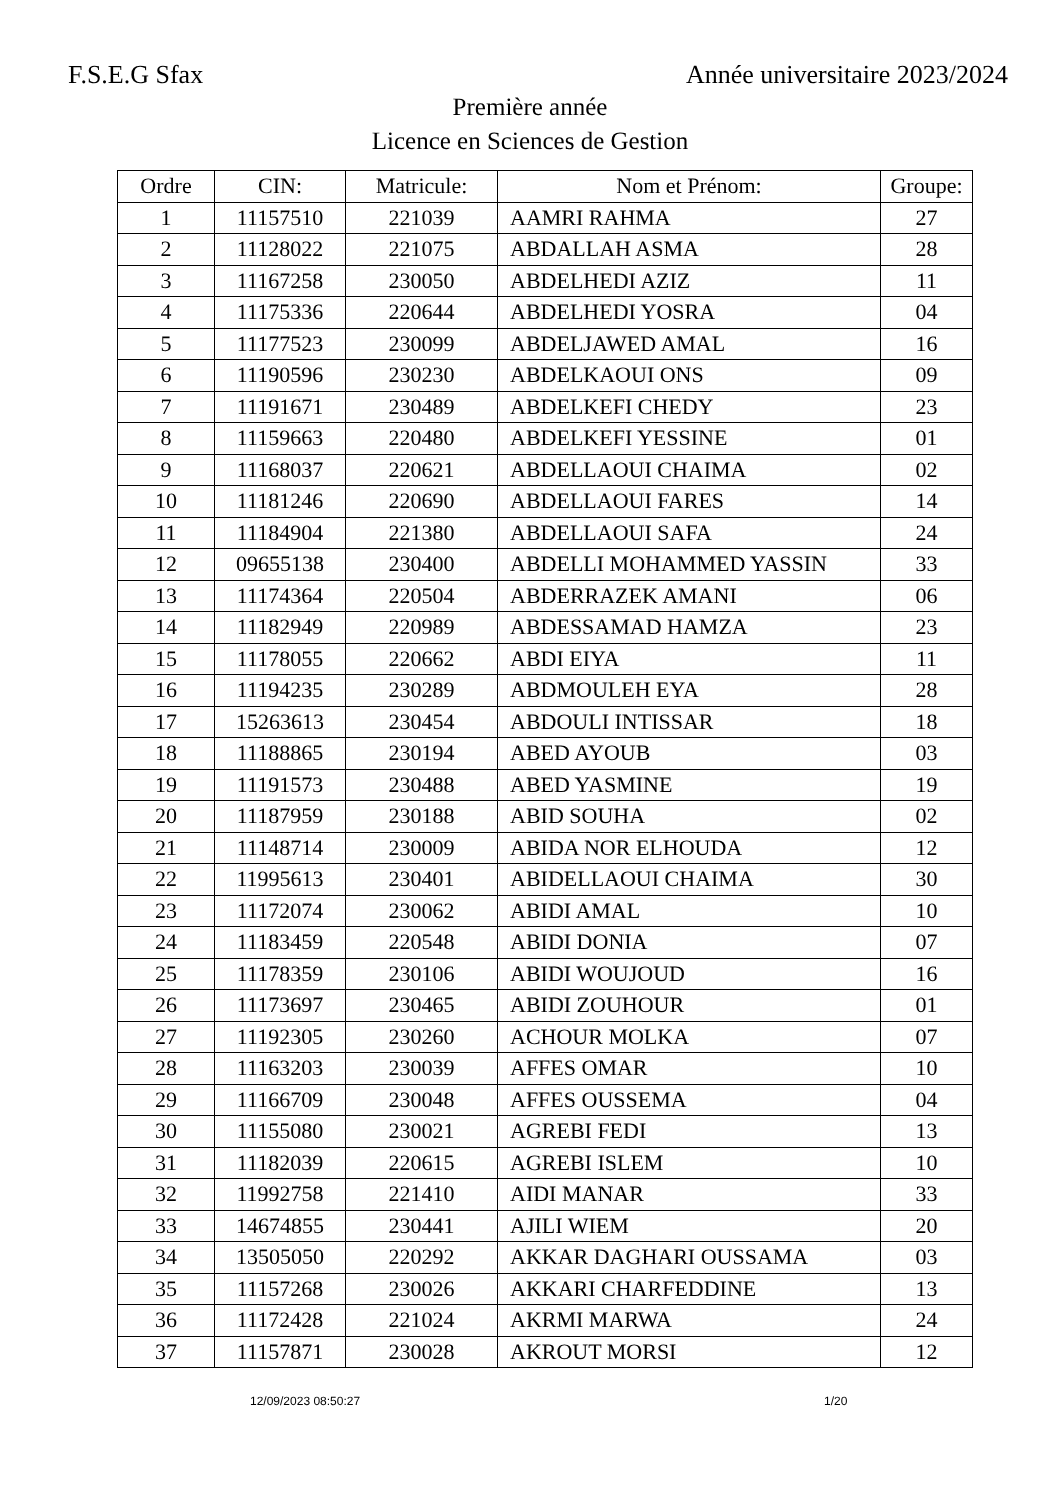F.S.E.G Sfax Année universitaire 2023/2024
Première année
Licence en Sciences de Gestion
| Ordre | CIN: | Matricule: | Nom et Prénom: | Groupe: |
| --- | --- | --- | --- | --- |
| 1 | 11157510 | 221039 | AAMRI RAHMA | 27 |
| 2 | 11128022 | 221075 | ABDALLAH ASMA | 28 |
| 3 | 11167258 | 230050 | ABDELHEDI AZIZ | 11 |
| 4 | 11175336 | 220644 | ABDELHEDI YOSRA | 04 |
| 5 | 11177523 | 230099 | ABDELJAWED AMAL | 16 |
| 6 | 11190596 | 230230 | ABDELKAOUI ONS | 09 |
| 7 | 11191671 | 230489 | ABDELKEFI CHEDY | 23 |
| 8 | 11159663 | 220480 | ABDELKEFI YESSINE | 01 |
| 9 | 11168037 | 220621 | ABDELLAOUI CHAIMA | 02 |
| 10 | 11181246 | 220690 | ABDELLAOUI FARES | 14 |
| 11 | 11184904 | 221380 | ABDELLAOUI SAFA | 24 |
| 12 | 09655138 | 230400 | ABDELLI MOHAMMED YASSIN | 33 |
| 13 | 11174364 | 220504 | ABDERRAZEK AMANI | 06 |
| 14 | 11182949 | 220989 | ABDESSAMAD HAMZA | 23 |
| 15 | 11178055 | 220662 | ABDI EIYA | 11 |
| 16 | 11194235 | 230289 | ABDMOULEH EYA | 28 |
| 17 | 15263613 | 230454 | ABDOULI INTISSAR | 18 |
| 18 | 11188865 | 230194 | ABED AYOUB | 03 |
| 19 | 11191573 | 230488 | ABED YASMINE | 19 |
| 20 | 11187959 | 230188 | ABID SOUHA | 02 |
| 21 | 11148714 | 230009 | ABIDA NOR ELHOUDA | 12 |
| 22 | 11995613 | 230401 | ABIDELLAOUI CHAIMA | 30 |
| 23 | 11172074 | 230062 | ABIDI AMAL | 10 |
| 24 | 11183459 | 220548 | ABIDI DONIA | 07 |
| 25 | 11178359 | 230106 | ABIDI WOUJOUD | 16 |
| 26 | 11173697 | 230465 | ABIDI ZOUHOUR | 01 |
| 27 | 11192305 | 230260 | ACHOUR MOLKA | 07 |
| 28 | 11163203 | 230039 | AFFES OMAR | 10 |
| 29 | 11166709 | 230048 | AFFES OUSSEMA | 04 |
| 30 | 11155080 | 230021 | AGREBI FEDI | 13 |
| 31 | 11182039 | 220615 | AGREBI ISLEM | 10 |
| 32 | 11992758 | 221410 | AIDI MANAR | 33 |
| 33 | 14674855 | 230441 | AJILI WIEM | 20 |
| 34 | 13505050 | 220292 | AKKAR DAGHARI OUSSAMA | 03 |
| 35 | 11157268 | 230026 | AKKARI CHARFEDDINE | 13 |
| 36 | 11172428 | 221024 | AKRMI MARWA | 24 |
| 37 | 11157871 | 230028 | AKROUT MORSI | 12 |
12/09/2023 08:50:27 1/20